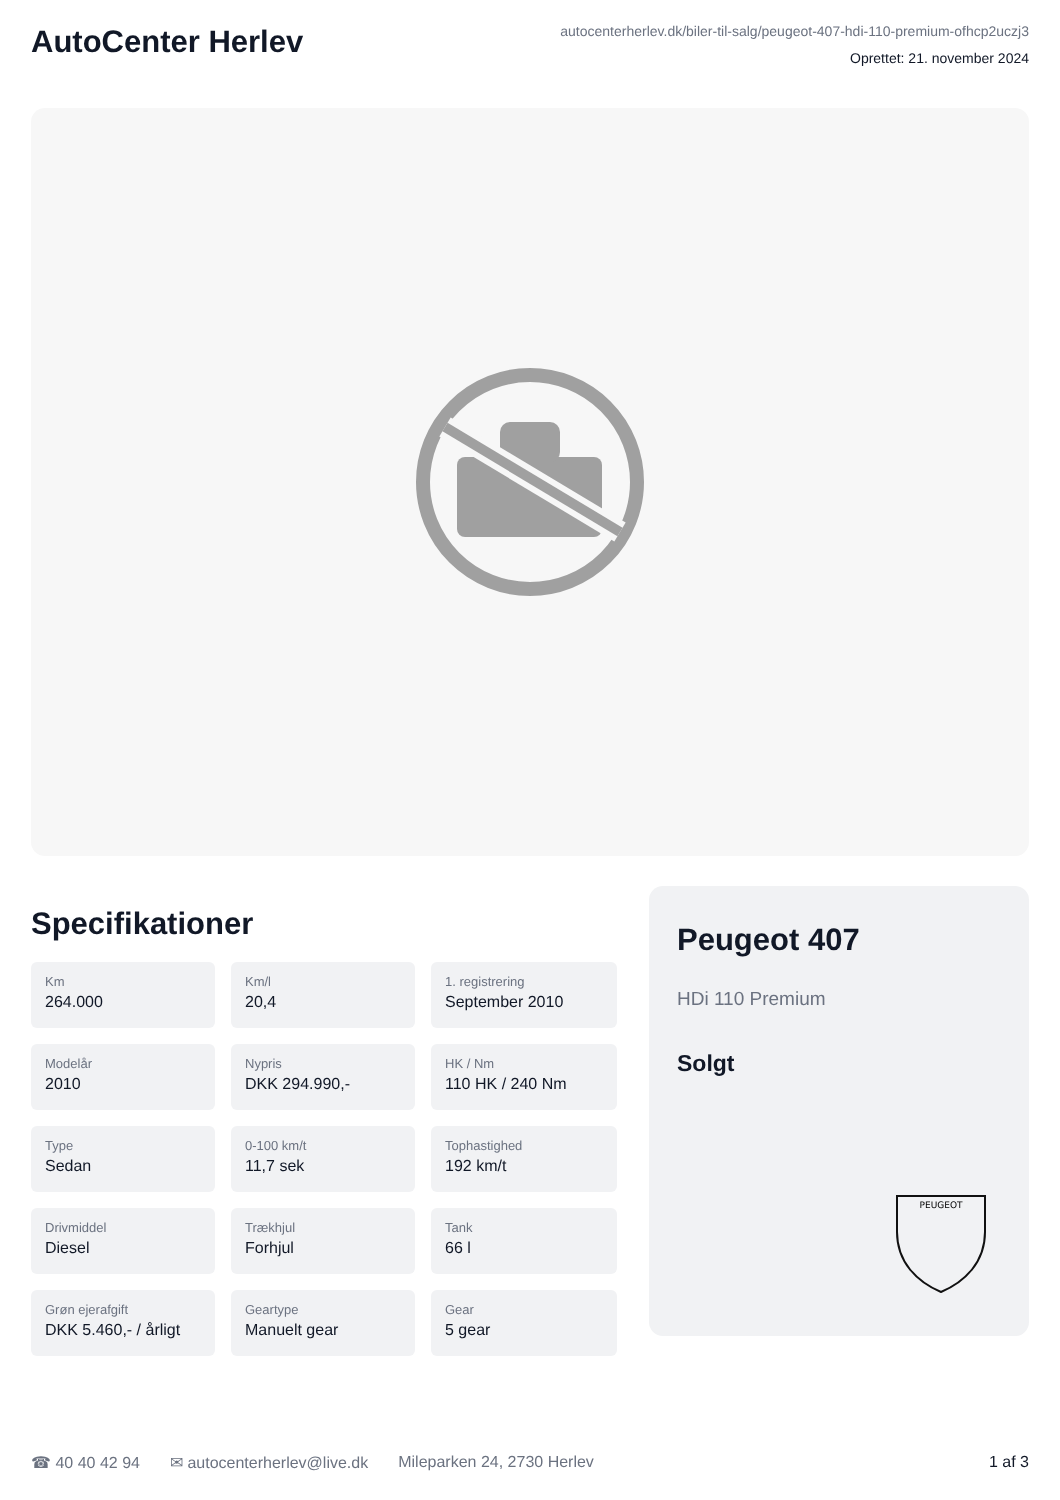AutoCenter Herlev
autocenterherlev.dk/biler-til-salg/peugeot-407-hdi-110-premium-ofhcp2uczj3
Oprettet: 21. november 2024
Specifikationer
Km
264.000
Km/l
20,4
1. registrering
September 2010
Modelår
2010
Nypris
DKK 294.990,-
HK / Nm
110 HK / 240 Nm
Type
Sedan
0-100 km/t
11,7 sek
Tophastighed
192 km/t
Drivmiddel
Diesel
Trækhjul
Forhjul
Tank
66 l
Grøn ejerafgift
DKK 5.460,- / årligt
Geartype
Manuelt gear
Gear
5 gear
Peugeot 407
HDi 110 Premium
Solgt
PEUGEOT
☎ 40 40 42 94 ✉ autocenterherlev@live.dk Mileparken 24, 2730 Herlev 1 af 3